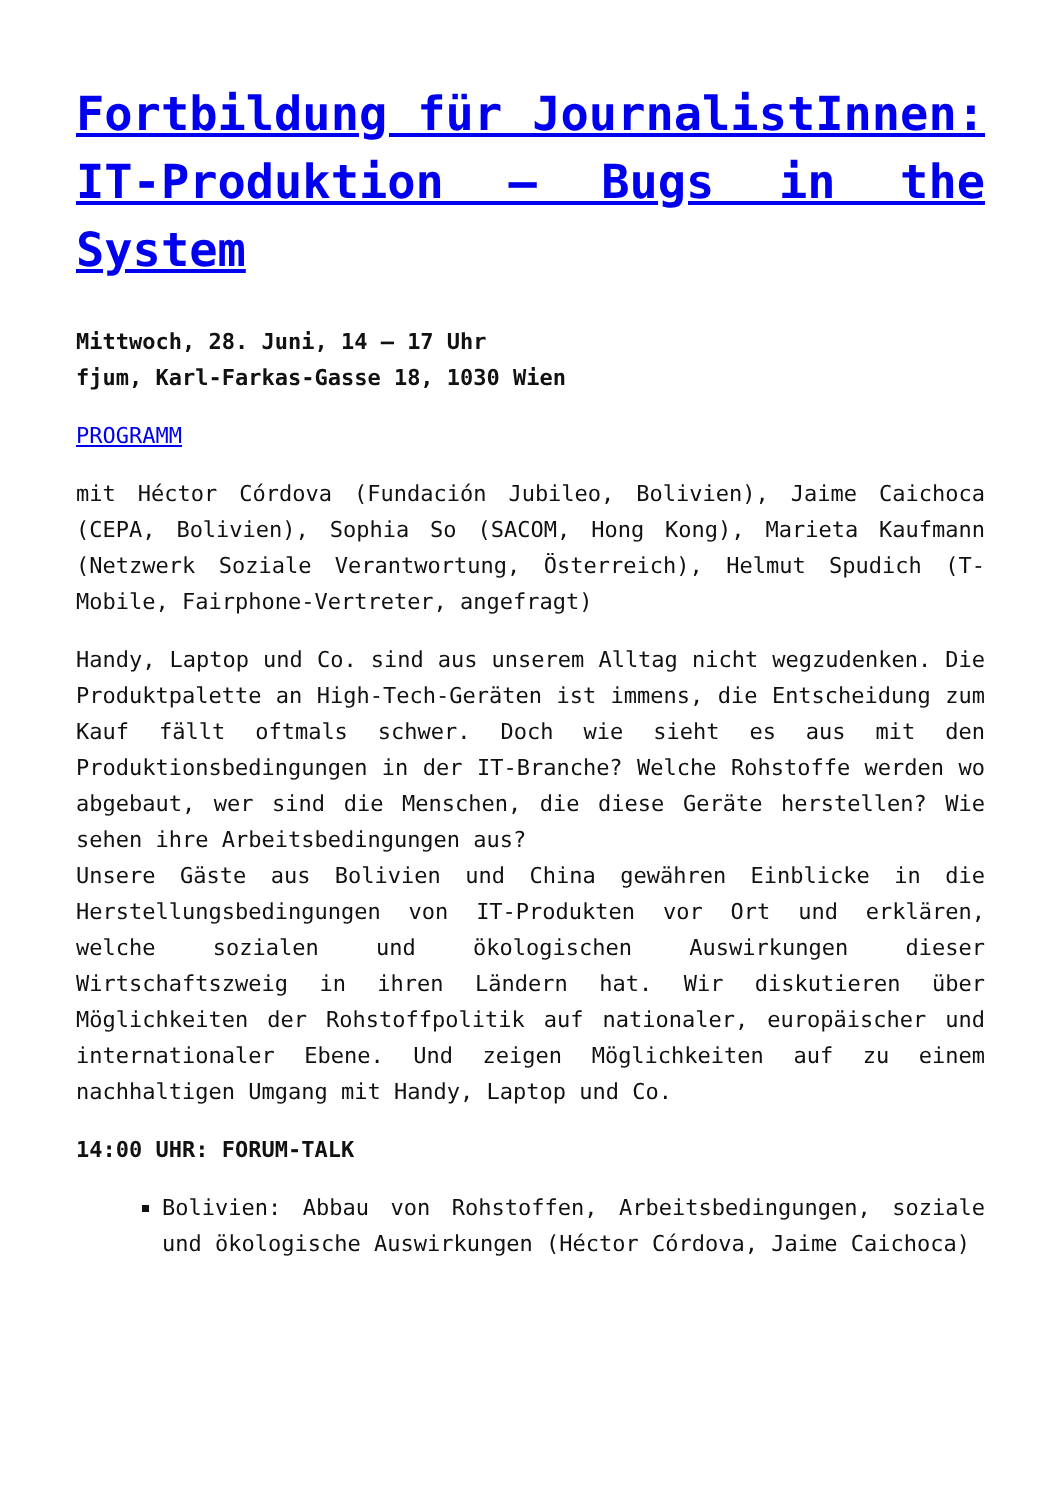Fortbildung für JournalistInnen: IT-Produktion – Bugs in the System
Mittwoch, 28. Juni, 14 – 17 Uhr
fjum, Karl-Farkas-Gasse 18, 1030 Wien
PROGRAMM
mit Héctor Córdova (Fundación Jubileo, Bolivien), Jaime Caichoca (CEPA, Bolivien), Sophia So (SACOM, Hong Kong), Marieta Kaufmann (Netzwerk Soziale Verantwortung, Österreich), Helmut Spudich (T-Mobile, Fairphone-Vertreter, angefragt)
Handy, Laptop und Co. sind aus unserem Alltag nicht wegzudenken. Die Produktpalette an High-Tech-Geräten ist immens, die Entscheidung zum Kauf fällt oftmals schwer. Doch wie sieht es aus mit den Produktionsbedingungen in der IT-Branche? Welche Rohstoffe werden wo abgebaut, wer sind die Menschen, die diese Geräte herstellen? Wie sehen ihre Arbeitsbedingungen aus?
Unsere Gäste aus Bolivien und China gewähren Einblicke in die Herstellungsbedingungen von IT-Produkten vor Ort und erklären, welche sozialen und ökologischen Auswirkungen dieser Wirtschaftszweig in ihren Ländern hat. Wir diskutieren über Möglichkeiten der Rohstoffpolitik auf nationaler, europäischer und internationaler Ebene. Und zeigen Möglichkeiten auf zu einem nachhaltigen Umgang mit Handy, Laptop und Co.
14:00 UHR: FORUM-TALK
Bolivien: Abbau von Rohstoffen, Arbeitsbedingungen, soziale und ökologische Auswirkungen (Héctor Córdova, Jaime Caichoca)